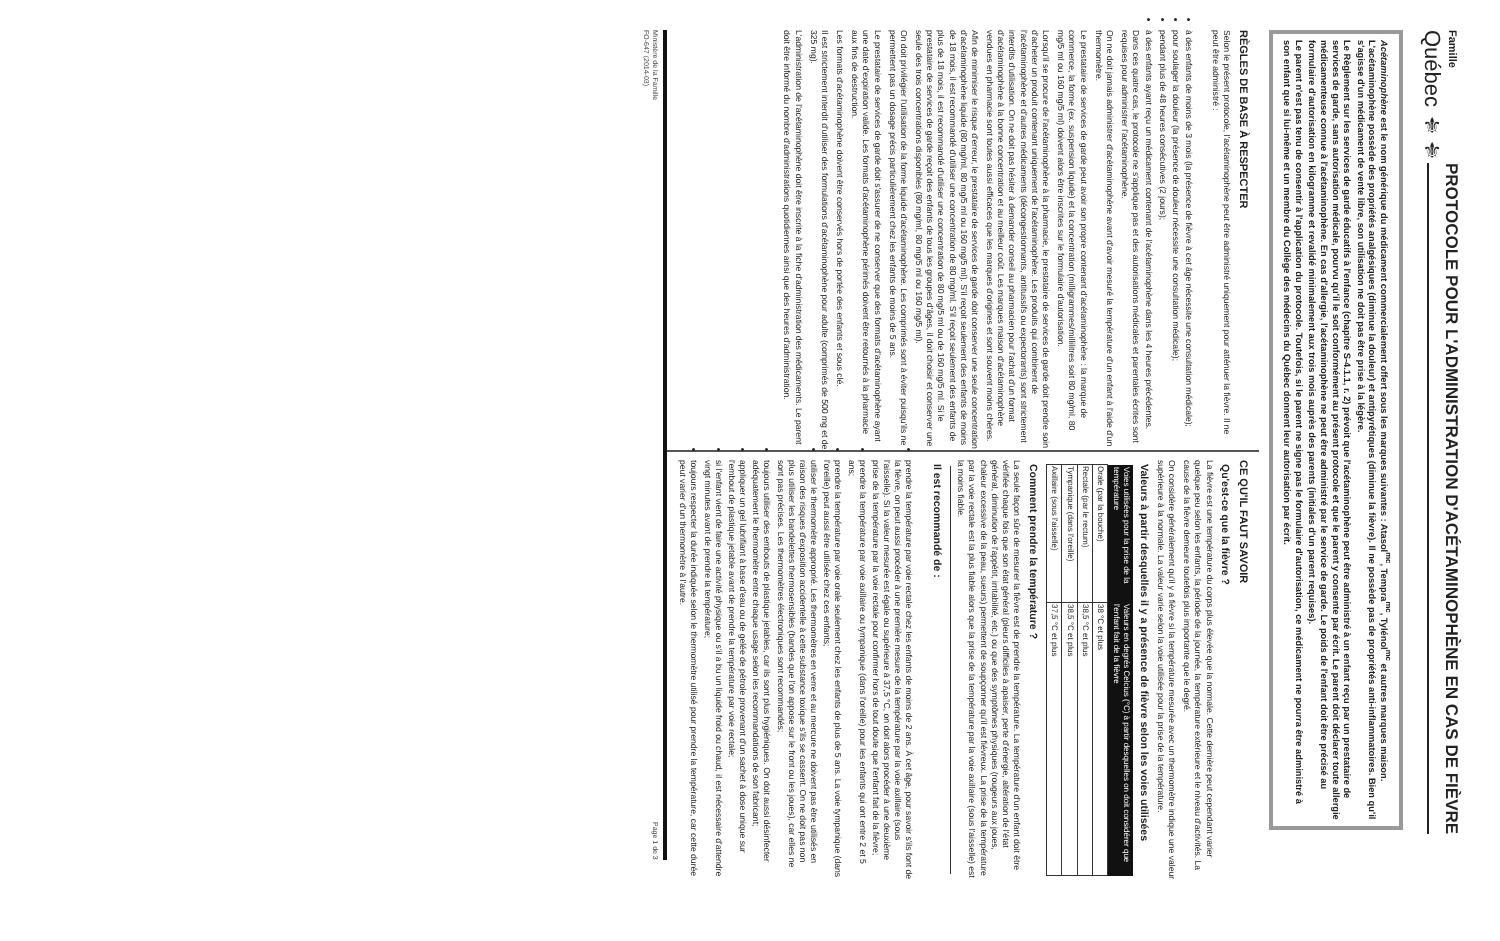Famille
Québec ⚜⚜
PROTOCOLE POUR L'ADMINISTRATION D'ACÉTAMINOPHÈNE EN CAS DE FIÈVRE
Acétaminophène est le nom générique du médicament commercialement offert sous les marques suivantes : Atasol<sup>mc</sup>, Tempra<sup>mc</sup>, Tylénol<sup>mc</sup> et autres marques maison. L'acétaminophène possède des propriétés analgésiques (diminue la douleur) et antipyrétiques (diminue la fièvre). Il ne possède pas de propriétés anti-inflammatoires. Bien qu'il s'agisse d'un médicament de vente libre, son utilisation ne doit pas être prise à la légère.
Le Règlement sur les services de garde éducatifs à l'enfance (chapitre S-4.1.1, r. 2) prévoit que l'acétaminophène peut être administré à un enfant reçu par un prestataire de services de garde, sans autorisation médicale, pourvu qu'il le soit conformément au présent protocole et que le parent y consente par écrit. Le parent doit déclarer toute allergie médicamenteuse connue à l'acétaminophène. En cas d'allergie, l'acétaminophène ne peut être administré par le service de garde. Le poids de l'enfant doit être précisé au formulaire d'autorisation en kilogramme et revalidé minimalement aux trois mois auprès des parents (initiales d'un parent requises).
Le parent n'est pas tenu de consentir à l'application du protocole. Toutefois, si le parent ne signe pas le formulaire d'autorisation, ce médicament ne pourra être administré à son enfant que si lui-même et un membre du Collège des médecins du Québec donnent leur autorisation par écrit.
RÈGLES DE BASE À RESPECTER
Selon le présent protocole, l'acétaminophène peut être administré uniquement pour atténuer la fièvre. Il ne peut être administré :
à des enfants de moins de 3 mois (la présence de fièvre à cet âge nécessite une consultation médicale);
pour soulager la douleur (la présence de douleur nécessite une consultation médicale);
pendant plus de 48 heures consécutives (2 jours);
à des enfants ayant reçu un médicament contenant de l'acétaminophène dans les 4 heures précédentes.
Dans ces quatre cas, le protocole ne s'applique pas et des autorisations médicales et parentales écrites sont requises pour administrer l'acétaminophène.
On ne doit jamais administrer d'acétaminophène avant d'avoir mesuré la température d'un enfant à l'aide d'un thermomètre.
Le prestataire de services de garde peut avoir son propre contenant d'acétaminophène : la marque de commerce, la forme (ex. suspension liquide) et la concentration (milligrammes/millilitres soit 80 mg/ml, 80 mg/5 ml ou 160 mg/5 ml) doivent alors être inscrites sur le formulaire d'autorisation.
Lorsqu'il se procure de l'acétaminophène à la pharmacie, le prestataire de services de garde doit prendre soin d'acheter un produit contenant uniquement de l'acétaminophène. Les produits qui combinent de l'acétaminophène et d'autres médicaments (décongestionnants, antitussifs ou expectorants) sont strictement interdits d'utilisation. On ne doit pas hésiter à demander conseil au pharmacien pour l'achat d'un format d'acétaminophène à la bonne concentration et au meilleur coût. Les marques maison d'acétaminophène vendues en pharmacie sont toutes aussi efficaces que les marques d'origines et sont souvent moins chères.
Afin de minimiser le risque d'erreur, le prestataire de services de garde doit conserver une seule concentration d'acétaminophène liquide (80 mg/ml, 80 mg/5 ml ou 160 mg/5 ml). S'il reçoit seulement des enfants de moins de 18 mois, il est recommandé d'utiliser une concentration de 80 mg/ml. S'il reçoit seulement des enfants de plus de 18 mois, il est recommandé d'utiliser une concentration de 80 mg/5 ml ou de 160 mg/5 ml. Si le prestataire de services de garde reçoit des enfants de tous les groupes d'âges, il doit choisir et conserver une seule des trois concentrations disponibles (80 mg/ml, 80 mg/5 ml ou 160 mg/5 ml).
On doit privilégier l'utilisation de la forme liquide d'acétaminophène. Les comprimés sont à éviter puisqu'ils ne permettent pas un dosage précis particulièrement chez les enfants de moins de 5 ans.
Le prestataire de services de garde doit s'assurer de ne conserver que des formats d'acétaminophène ayant une date d'expiration valide. Les formats d'acétaminophène périmés doivent être retournés à la pharmacie aux fins de destruction.
Les formats d'acétaminophène doivent être conservés hors de portée des enfants et sous clé.
Il est strictement interdit d'utiliser des formulations d'acétaminophène pour adulte (comprimés de 500 mg et de 325 mg).
L'administration de l'acétaminophène doit être inscrite à la fiche d'administration des médicaments. Le parent doit être informé du nombre d'administrations quotidiennes ainsi que des heures d'administration.
CE QU'IL FAUT SAVOIR
Qu'est-ce que la fièvre ?
La fièvre est une température du corps plus élevée que la normale. Cette dernière peut cependant varier quelque peu selon les enfants, la période de la journée, la température extérieure et le niveau d'activités. La cause de la fièvre demeure toutefois plus importante que le degré.
On considère généralement qu'il y a fièvre si la température mesurée avec un thermomètre indique une valeur supérieure à la normale. La valeur varie selon la voie utilisée pour la prise de la température.
Valeurs à partir desquelles il y a présence de fièvre selon les voies utilisées
| Voies utilisées pour la prise de la température | Valeurs en degrés Celcius (°C) à partir desquelles on doit considérer que l'enfant fait de la fièvre |
| --- | --- |
| Orale (par la bouche) | 38 °C et plus |
| Rectale (par le rectum) | 38,5 °C et plus |
| Tympanique (dans l'oreille) | 38,5 °C et plus |
| Axillaire (sous l'aisselle) | 37,5 °C et plus |
Comment prendre la température ?
La seule façon sûre de mesurer la fièvre est de prendre la température. La température d'un enfant doit être vérifiée chaque fois que son état général (pleurs difficiles à apaiser, perte d'énergie, altération de l'état général, diminution de l'appétit, irritabilité, etc.) ou que des symptômes physiques (rougeurs aux joues, chaleur excessive de la peau, sueurs) permettent de soupçonner qu'il est fiévreux. La prise de la température par la voie rectale est la plus fiable alors que la prise de la température par la voie axillaire (sous l'aisselle) est la moins fiable.
Il est recommandé de :
prendre la température par voie rectale chez les enfants de moins de 2 ans. À cet âge, pour savoir s'ils font de la fièvre, on peut aussi procéder à une première mesure de la température par la voie axillaire (sous l'aisselle). Si la valeur mesurée est égale ou supérieure à 37,5 °C, on doit alors procéder à une deuxième prise de la température par la voie rectale pour confirmer hors de tout doute que l'enfant fait de la fièvre;
prendre la température par voie axillaire ou tympanique (dans l'oreille) pour les enfants qui ont entre 2 et 5 ans;
prendre la température par voie orale seulement chez les enfants de plus de 5 ans. La voie tympanique (dans l'oreille) peut aussi être utilisée chez ces enfants;
utiliser le thermomètre approprié. Les thermomètres en verre et au mercure ne doivent pas être utilisés en raison des risques d'exposition accidentelle à cette substance toxique s'ils se cassent. On ne doit pas non plus utiliser les bandelettes thermosensibles (bandes que l'on appose sur le front ou les joues), car elles ne sont pas précises. Les thermomètres électroniques sont recommandés;
toujours utiliser des embouts de plastique jetables, car ils sont plus hygiéniques. On doit aussi désinfecter adéquatement le thermomètre entre chaque usage selon les recommandations de son fabricant;
appliquer un gel lubrifiant à base d'eau ou de gelée de pétrole provenant d'un sachet à dose unique sur l'embout de plastique jetable avant de prendre la température par voie rectale;
si l'enfant vient de faire une activité physique ou s'il a bu un liquide froid ou chaud, il est nécessaire d'attendre vingt minutes avant de prendre la température;
toujours respecter la durée indiquée selon le thermomètre utilisé pour prendre la température, car cette durée peut varier d'un thermomètre à l'autre.
Ministère de la Famille
FO-647 (2014-03)
Page 1 de 3